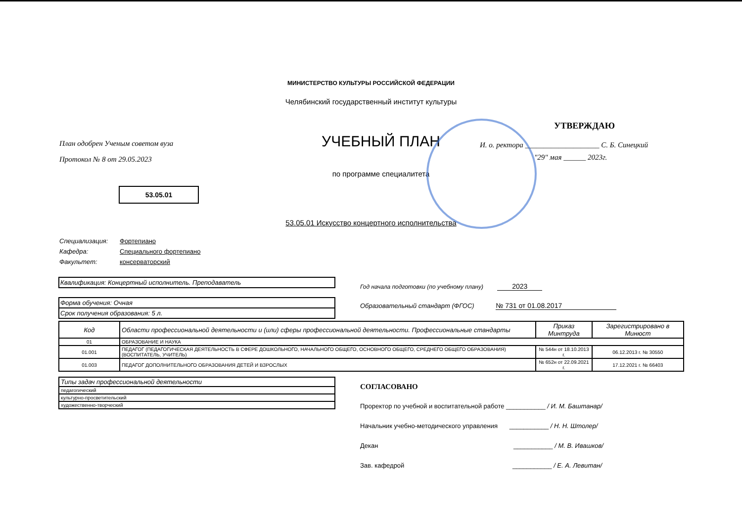МИНИСТЕРСТВО КУЛЬТУРЫ РОССИЙСКОЙ ФЕДЕРАЦИИ
Челябинский государственный институт культуры
План одобрен Ученым советом вуза
Протокол № 8 от 29.05.2023
53.05.01
УЧЕБНЫЙ ПЛАН
по программе специалитета
УТВЕРЖДАЮ
И. о. ректора ____________________ С. Б. Синецкий
"29" мая ______ 2023г.
53.05.01 Искусство концертного исполнительства
Специализация: Фортепиано
Кафедра: Специального фортепиано
Факультет: консерваторский
Квалификация: Концертный исполнитель. Преподаватель
Форма обучения: Очная
Срок получения образования: 5 л.
Год начала подготовки (по учебному плану) 2023
Образовательный стандарт (ФГОС) № 731 от 01.08.2017
| Код | Области профессиональной деятельности и (или) сферы профессиональной деятельности. Профессиональные стандарты | Приказ Минтруда | Зарегистрировано в Минюст |
| --- | --- | --- | --- |
| 01 | ОБРАЗОВАНИЕ И НАУКА | | |
| 01.001 | ПЕДАГОГ (ПЕДАГОГИЧЕСКАЯ ДЕЯТЕЛЬНОСТЬ В СФЕРЕ ДОШКОЛЬНОГО, НАЧАЛЬНОГО ОБЩЕГО, ОСНОВНОГО ОБЩЕГО, СРЕДНЕГО ОБЩЕГО ОБРАЗОВАНИЯ) (ВОСПИТАТЕЛЬ, УЧИТЕЛЬ) | № 544н от 18.10.2013 г. | 06.12.2013 г. № 30550 |
| 01.003 | ПЕДАГОГ ДОПОЛНИТЕЛЬНОГО ОБРАЗОВАНИЯ ДЕТЕЙ И ВЗРОСЛЫХ | № 652н от 22.09.2021 г. | 17.12.2021 г. № 66403 |
| Типы задач профессиональной деятельности |
| педагогический |
| культурно-просветительский |
| художественно-творческий |
СОГЛАСОВАНО
Проректор по учебной и воспитательной работе ___________ / И. М. Баштанар/
Начальник учебно-методического управления ___________ / Н. Н. Штолер/
Декан ___________ / М. В. Ивашков/
Зав. кафедрой ___________ / Е. А. Левитан/